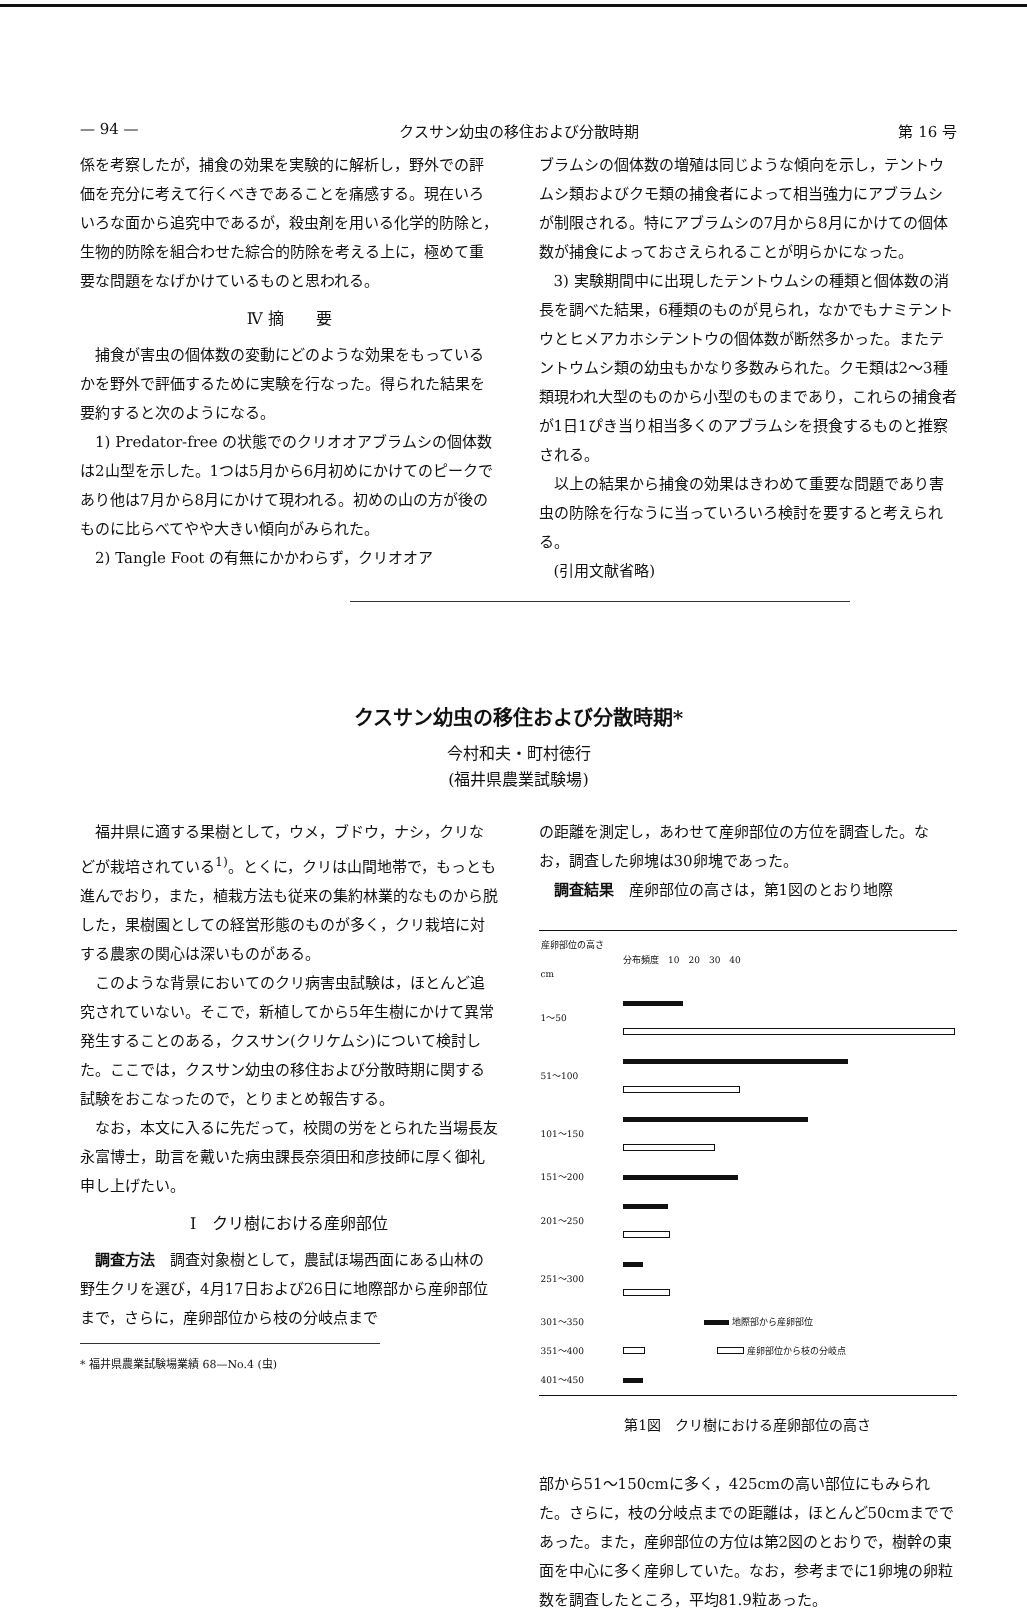— 94 — クスサン幼虫の移住および分散時期 第 16 号
係を考察したが，捕食の効果を実験的に解析し，野外での評価を充分に考えて行くべきであることを痛感する。現在いろいろな面から追究中であるが，殺虫剤を用いる化学的防除と，生物的防除を組合わせた綜合的防除を考える上に，極めて重要な問題をなげかけているものと思われる。
Ⅳ 摘　　要
捕食が害虫の個体数の変動にどのような効果をもっているかを野外で評価するために実験を行なった。得られた結果を要約すると次のようになる。
1) Predator-free の状態でのクリオオアブラムシの個体数は2山型を示した。1つは5月から6月初めにかけてのピークであり他は7月から8月にかけて現われる。初めの山の方が後のものに比らべてやや大きい傾向がみられた。
2) Tangle Foot の有無にかかわらず，クリオオア
ブラムシの個体数の増殖は同じような傾向を示し，テントウムシ類およびクモ類の捕食者によって相当強力にアブラムシが制限される。特にアブラムシの7月から8月にかけての個体数が捕食によっておさえられることが明らかになった。
3) 実験期間中に出現したテントウムシの種類と個体数の消長を調べた結果，6種類のものが見られ，なかでもナミテントウとヒメアカホシテントウの個体数が断然多かった。またテントウムシ類の幼虫もかなり多数みられた。クモ類は2～3種類現われ大型のものから小型のものまであり，これらの捕食者が1日1ぴき当り相当多くのアブラムシを摂食するものと推察される。
以上の結果から捕食の効果はきわめて重要な問題であり害虫の防除を行なうに当っていろいろ検討を要すると考えられる。
(引用文献省略)
クスサン幼虫の移住および分散時期*
今村和夫・町村徳行
(福井県農業試験場)
福井県に適する果樹として，ウメ，ブドウ，ナシ，クリなどが栽培されている<sup>1)</sup>。とくに，クリは山間地帯で，もっとも進んでおり，また，植栽方法も従来の集約林業的なものから脱した，果樹園としての経営形態のものが多く，クリ栽培に対する農家の関心は深いものがある。
このような背景においてのクリ病害虫試験は，ほとんど追究されていない。そこで，新植してから5年生樹にかけて異常発生することのある，クスサン(クリケムシ)について検討した。ここでは，クスサン幼虫の移住および分散時期に関する試験をおこなったので，とりまとめ報告する。
なお，本文に入るに先だって，校閲の労をとられた当場長友永富博士，助言を戴いた病虫課長奈須田和彦技師に厚く御礼申し上げたい。
Ⅰ　クリ樹における産卵部位
調査方法　調査対象樹として，農試ほ場西面にある山林の野生クリを選び，4月17日および26日に地際部から産卵部位まで，さらに，産卵部位から枝の分岐点まで
* 福井県農業試験場業績 68—No.4 (虫)
の距離を測定し，あわせて産卵部位の方位を調査した。なお，調査した卵塊は30卵塊であった。
調査結果　産卵部位の高さは，第1図のとおり地際
| 産卵部位の高さ cm | 分布頻度 10 20 30 40 |
| 1～50 | |
| 51～100 | |
| 101～150 | |
| 151～200 | |
| 201～250 | |
| 251～300 | |
| 301～350 | 地際部から産卵部位 |
| 351～400 | 産卵部位から枝の分岐点 |
| 401～450 | |
第1図　クリ樹における産卵部位の高さ
部から51～150cmに多く，425cmの高い部位にもみられた。さらに，枝の分岐点までの距離は，ほとんど50cmまでであった。また，産卵部位の方位は第2図のとおりで，樹幹の東面を中心に多く産卵していた。なお，参考までに1卵塊の卵粒数を調査したところ，平均81.9粒あった。